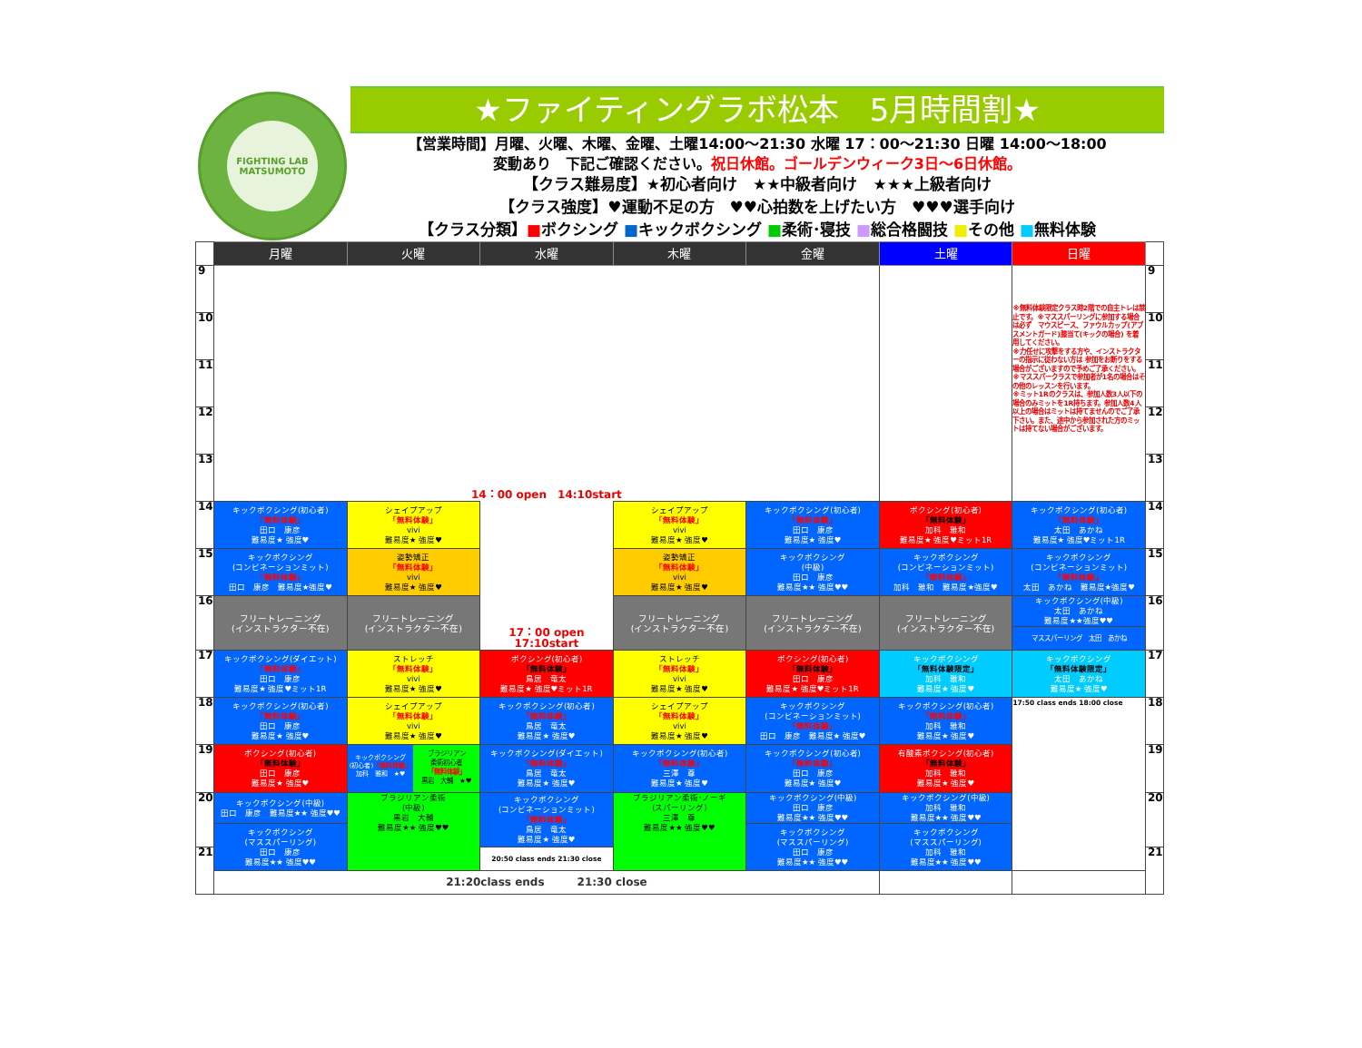FIGHTING LAB
MATSUMOTO
★ファイティングラボ松本　5月時間割★
【営業時間】月曜、火曜、木曜、金曜、土曜14:00～21:30 水曜 17：00～21:30 日曜 14:00～18:00
変動あり　下記ご確認ください。祝日休館。ゴールデンウィーク3日～6日休館。
【クラス難易度】★初心者向け　★★中級者向け　★★★上級者向け
【クラス強度】♥運動不足の方　♥♥心拍数を上げたい方　♥♥♥選手向け
【クラス分類】■ボクシング ■キックボクシング ■柔術･寝技 ■総合格闘技 ■その他 ■無料体験
| | 月曜 | 火曜 | 水曜 | 木曜 | 金曜 | 土曜 | 日曜 | |
| --- | --- | --- | --- | --- | --- | --- | --- | --- |
| 9 | 14：00 open 14:10start | | | | | | ※無料体験限定クラス時2階での自主トレは禁止です。※マススパーリングに参加する場合は必ず マウスピース、ファウルカップ(アブスメントガード)膝当て(キックの場合) を着用してください。 ※力任せに攻撃をする方や、インストラクターの指示に従わない方は 参加をお断りをする場合がございますので予めご了承ください。 ※マススパークラスで参加者が1名の場合はその他のレッスンを行います。 ※ミット1Rのクラスは、参加人数3人以下の場合のみミットを1R持ちます。参加人数4人以上の場合はミットは持てませんのでご了承下さい。また、途中から参加された方のミットは持てない場合がございます。 | 9 |
| 10 | | | | | | | | 10 |
| 11 | | | | | | | | 11 |
| 12 | | | | | | | | 12 |
| 13 | | | | | | | | 13 |
| 14 | キックボクシング(初心者) 「無料体験」 田口 康彦 難易度★ 強度♥ | シェイプアップ 「無料体験」 vivi 難易度★ 強度♥ | 17：00 open 17:10start | シェイプアップ 「無料体験」 vivi 難易度★ 強度♥ | キックボクシング(初心者) 「無料体験」 田口 康彦 難易度★ 強度♥ | ボクシング(初心者) 「無料体験」 加科 雅和 難易度★ 強度♥ミット1R | キックボクシング(初心者) 「無料体験」 太田 あかね 難易度★ 強度♥ミット1R | 14 |
| 15 | キックボクシング (コンビネーションミット) 「無料体験」 田口 康彦 難易度★強度♥ | 姿勢矯正 「無料体験」 vivi 難易度★ 強度♥ | | 姿勢矯正 「無料体験」 vivi 難易度★ 強度♥ | キックボクシング (中級) 田口 康彦 難易度★★ 強度♥♥ | キックボクシング (コンビネーションミット) 「無料体験」 加科 雅和 難易度★強度♥ | キックボクシング (コンビネーションミット) 「無料体験」 太田 あかね 難易度★強度♥ | 15 |
| 16 | フリートレーニング (インストラクター不在) | フリートレーニング (インストラクター不在) | | フリートレーニング (インストラクター不在) | フリートレーニング (インストラクター不在) | フリートレーニング (インストラクター不在) | キックボクシング(中級) 太田 あかね 難易度★★強度♥♥ | 16 |
| | | | | | | | マススパーリング 太田 あかね | |
| 17 | キックボクシング(ダイエット) 「無料体験」 田口 康彦 難易度★ 強度♥ミット1R | ストレッチ 「無料体験」 vivi 難易度★ 強度♥ | ボクシング(初心者) 「無料体験」 鳥居 竜太 難易度★ 強度♥ミット1R | ストレッチ 「無料体験」 vivi 難易度★ 強度♥ | ボクシング(初心者) 「無料体験」 田口 康彦 難易度★ 強度♥ミット1R | キックボクシング 「無料体験限定」 加科 雅和 難易度★ 強度♥ | キックボクシング 「無料体験限定」 太田 あかね 難易度★ 強度♥ | 17 |
| 18 | キックボクシング(初心者) 「無料体験」 田口 康彦 難易度★ 強度♥ | シェイプアップ 「無料体験」 vivi 難易度★ 強度♥ | キックボクシング(初心者) 「無料体験」 鳥居 竜太 難易度★ 強度♥ | シェイプアップ 「無料体験」 vivi 難易度★ 強度♥ | キックボクシング (コンビネーションミット) 「無料体験」 田口 康彦 難易度★ 強度♥ | キックボクシング(初心者) 「無料体験」 加科 雅和 難易度★ 強度♥ | 17:50 class ends 18:00 close | 18 |
| 19 | ボクシング(初心者) 「無料体験」 田口 康彦 難易度★ 強度♥ | キックボクシング (初心者) 「無料体験」 加科 雅和 ★♥ ブラジリアン 柔術初心者 「無料体験」 黒岩 大輔 ★♥ | キックボクシング(ダイエット) 「無料体験」 鳥居 竜太 難易度★ 強度♥ | キックボクシング(初心者) 「無料体験」 三澤 尊 難易度★ 強度♥ | キックボクシング(初心者) 「無料体験」 田口 康彦 難易度★ 強度♥ | 有酸素ボクシング(初心者) 「無料体験」 加科 雅和 難易度★ 強度♥ | | 19 |
| 20 | キックボクシング(中級) 田口 康彦 難易度★★ 強度♥♥ | ブラジリアン柔術 (中級) 黒岩 大輔 難易度★★ 強度♥♥ | キックボクシング (コンビネーションミット) 「無料体験」 鳥居 竜太 難易度★ 強度♥ | ブラジリアン柔術･ノーギ (スパーリング) 三澤 尊 難易度★★ 強度♥♥ | キックボクシング(中級) 田口 康彦 難易度★★ 強度♥♥ | キックボクシング(中級) 加科 雅和 難易度★★ 強度♥♥ | | 20 |
| | キックボクシング (マススパーリング) 田口 康彦 難易度★★ 強度♥♥ | | | | キックボクシング (マススパーリング) 田口 康彦 難易度★★ 強度♥♥ | キックボクシング (マススパーリング) 加科 雅和 難易度★★ 強度♥♥ | | |
| 21 | | | 20:50 class ends 21:30 close | | | | | 21 |
| | 21:20class ends 21:30 close | | | | | | | |